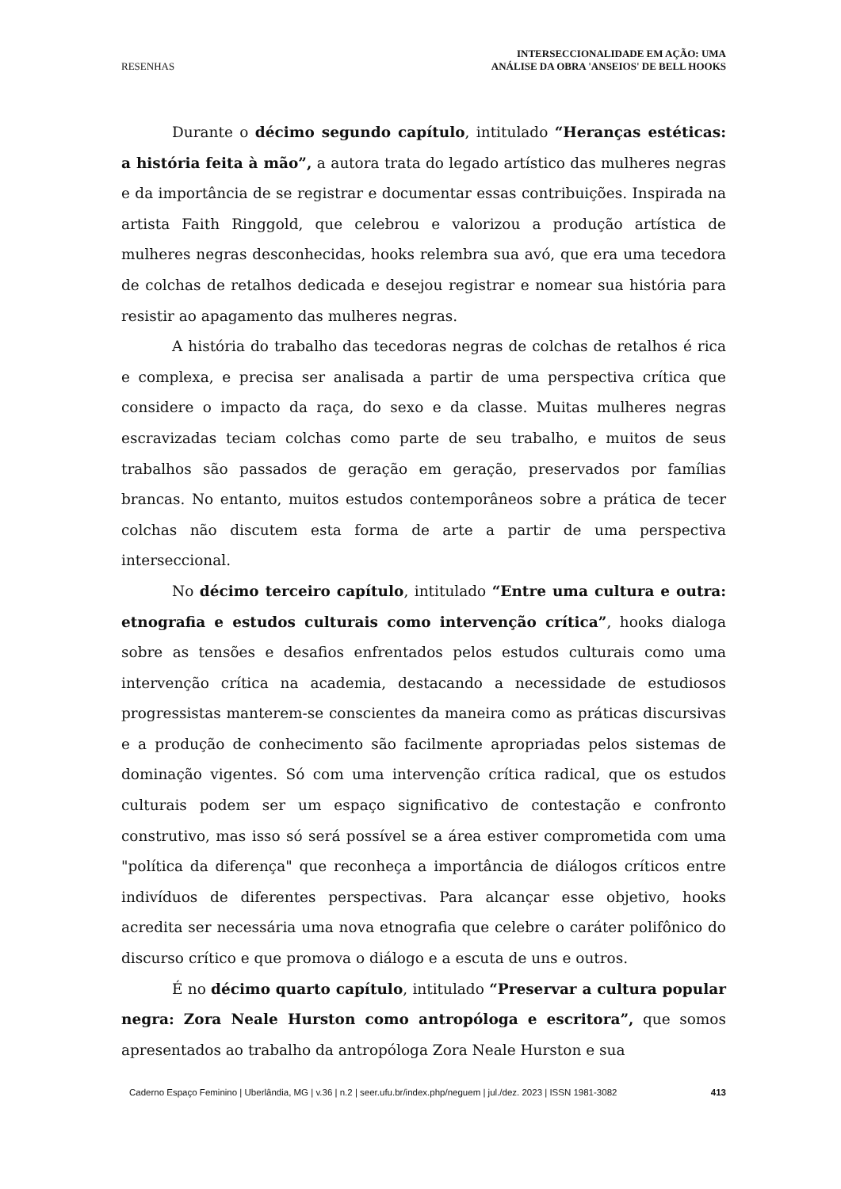RESENHAS INTERSECCIONALIDADE EM AÇÃO: UMA
ANÁLISE DA OBRA 'ANSEIOS' DE BELL HOOKS
Durante o décimo segundo capítulo, intitulado “Heranças estéticas: a história feita à mão”, a autora trata do legado artístico das mulheres negras e da importância de se registrar e documentar essas contribuições. Inspirada na artista Faith Ringgold, que celebrou e valorizou a produção artística de mulheres negras desconhecidas, hooks relembra sua avó, que era uma tecedora de colchas de retalhos dedicada e desejou registrar e nomear sua história para resistir ao apagamento das mulheres negras.
A história do trabalho das tecedoras negras de colchas de retalhos é rica e complexa, e precisa ser analisada a partir de uma perspectiva crítica que considere o impacto da raça, do sexo e da classe. Muitas mulheres negras escravizadas teciam colchas como parte de seu trabalho, e muitos de seus trabalhos são passados de geração em geração, preservados por famílias brancas. No entanto, muitos estudos contemporâneos sobre a prática de tecer colchas não discutem esta forma de arte a partir de uma perspectiva interseccional.
No décimo terceiro capítulo, intitulado “Entre uma cultura e outra: etnografia e estudos culturais como intervenção crítica”, hooks dialoga sobre as tensões e desafios enfrentados pelos estudos culturais como uma intervenção crítica na academia, destacando a necessidade de estudiosos progressistas manterem-se conscientes da maneira como as práticas discursivas e a produção de conhecimento são facilmente apropriadas pelos sistemas de dominação vigentes. Só com uma intervenção crítica radical, que os estudos culturais podem ser um espaço significativo de contestação e confronto construtivo, mas isso só será possível se a área estiver comprometida com uma "política da diferença" que reconheça a importância de diálogos críticos entre indivíduos de diferentes perspectivas. Para alcançar esse objetivo, hooks acredita ser necessária uma nova etnografia que celebre o caráter polifônico do discurso crítico e que promova o diálogo e a escuta de uns e outros.
É no décimo quarto capítulo, intitulado “Preservar a cultura popular negra: Zora Neale Hurston como antropóloga e escritora”, que somos apresentados ao trabalho da antropóloga Zora Neale Hurston e sua
Caderno Espaço Feminino | Uberlândia, MG | v.36 | n.2 | seer.ufu.br/index.php/neguem | jul./dez. 2023 | ISSN 1981-3082 413